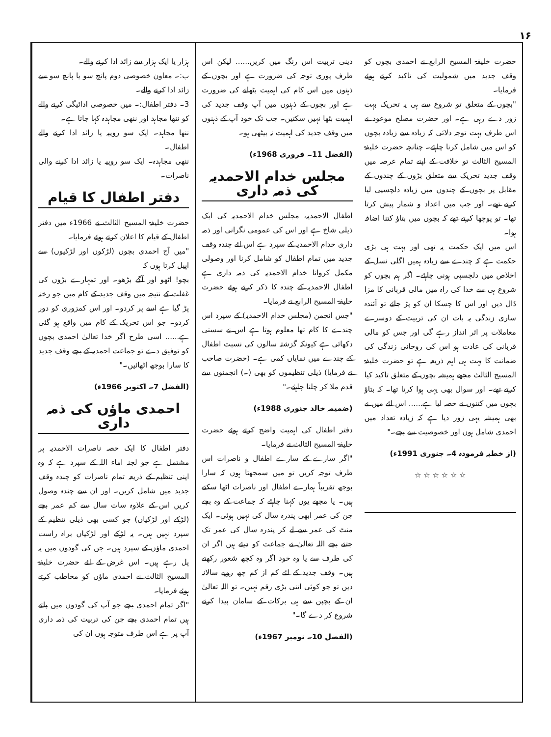۱۶
ہزار یا ایک ہزار سے زائد ادا کرنے والے۔
ب:۔ معاون خصوصی دوم پانچ سو یا پانچ سو سے زائد ادا کرنے والے۔
3۔ دفتر اطفال:۔ میں خصوصی ادائیگی کرنے والے کو ننھا مجاہد اور ننھی مجاہدہ کہا جاتا ہے۔
ننھا مجاہد۔ ایک سو روپیہ یا زائد ادا کرنے والے اطفال۔
ننھی مجاہدہ۔ ایک سو روپیہ یا زائد ادا کرنے والی ناصرات۔
دفتر اطفال کا قیام
حضرت خلیفۃ المسیح الثالث نے 1966ء میں دفتر اطفال کے قیام کا اعلان کرتے ہوئے فرمایا۔
"میں آج احمدی بچوں (لڑکوں اور لڑکیوں) سے اپیل کرتا ہوں کہ
بچو! اٹھو اور آگے بڑھو۔ اور تمہارے بڑوں کی غفلت کے نتیجہ میں وقف جدید کے کام میں جو رخنہ پڑ گیا ہے اسے پر کردو۔ اور اس کمزوری کو دور کردو۔ جو اس تحریک کے کام میں واقع ہو گئی ہے...... اسی طرح اگر خدا تعالیٰ احمدی بچوں کو توفیق دے تو جماعت احمدیہ کے بچے وقف جدید کا سارا بوجھ اٹھائیں۔"
(الفضل 7۔ اکتوبر 1966ء)
احمدی ماؤں کی ذمہ داری
دفتر اطفال کا ایک حصہ ناصرات الاحمدیہ پر مشتمل ہے جو لجنہ اماء اللہ کے سپرد ہے کہ وہ اپنی تنظیم کے ذریعہ تمام ناصرات کو چندہ وقف جدید میں شامل کریں۔ اور ان سے چندہ وصول کریں اس کے علاوہ سات سال سے کم عمر بچے (لڑکے اور لڑکیاں) جو کسی بھی ذیلی تنظیم کے سپرد نہیں ہیں۔ یہ لڑکے اور لڑکیاں براہ راست احمدی ماؤں کے سپرد ہیں۔ جن کی گودوں میں یہ پل رہے ہیں۔ اس غرض کے لئے حضرت خلیفۃ المسیح الثالث نے احمدی ماؤں کو مخاطب کرتے ہوئے فرمایا۔
"اگر تمام احمدی بچے جو آپ کی گودوں میں پلتے ہیں تمام احمدی بچے جن کی تربیت کی ذمہ داری آپ پر ہے اس طرف متوجہ ہوں ان کی
دینی تربیت اس رنگ میں کریں...... لیکن اس طرف پوری توجہ کی ضرورت ہے اور بچوں کے ذہنوں میں اس کام کی اہمیت بٹھانے کی ضرورت ہے اور بچوں کے ذہنوں میں آپ وقف جدید کی اہمیت بٹھا نہیں سکتیں۔ جب تک خود آپ کے ذہنوں میں وقف جدید کی اہمیت نہ بیٹھی ہو۔
(الفضل 11۔ فروری 1968ء)
مجلس خدام الاحمدیہ کی ذمہ داری
اطفال الاحمدیہ، مجلس خدام الاحمدیہ کی ایک ذیلی شاخ ہے اور اس کی عمومی نگرانی اور ذمہ داری خدام الاحمدیہ کے سپرد ہے اس لئے چندہ وقف جدید میں تمام اطفال کو شامل کرنا اور وصولی مکمل کروانا خدام الاحمدیہ کی ذمہ داری ہے اطفال الاحمدیہ کے چندہ کا ذکر کرتے ہوئے حضرت خلیفۃ المسیح الرابع نے فرمایا۔
"جس انجمن (مجلس خدام الاحمدیہ) کے سپرد اس چندے کا کام تھا معلوم ہوتا ہے اس نے سستی دکھائی ہے کیونکہ گزشتہ سالوں کی نسبت اطفال کے چندے میں نمایاں کمی ہے۔ (حضرت صاحب نے فرمایا) ذیلی تنظیموں کو بھی (۔) انجمنوں سے قدم ملا کر چلنا چاہئے۔"
(ضمیمہ خالد جنوری 1988ء)
دفتر اطفال کی اہمیت واضح کرتے ہوئے حضرت خلیفۃ المسیح الثالث نے فرمایا۔
"اگر سارے کے سارے اطفال و ناصرات اس طرف توجہ کریں تو میں سمجھتا ہوں کہ سارا بوجھ تقریباً ہمارے اطفال اور ناصرات اٹھا سکتے ہیں۔ یا مجھے یوں کہنا چاہئے کہ جماعت کے وہ بچے جن کی عمر ابھی پندرہ سال کی نہیں ہوئی۔ ایک منٹ کی عمر سے لے کر پندرہ سال کی عمر تک جتنے بچے اللہ تعالیٰ نے جماعت کو دیئے ہیں اگر ان کی طرف سے یا وہ خود اگر وہ کچھ شعور رکھتے ہیں۔ وقف جدید کے لئے کم از کم چھ روپے سالانہ دیں تو جو کوئی اتنی بڑی رقم نہیں۔ تو اللہ تعالیٰ ان کے بچپن سے ہی برکات کے سامان پیدا کرنے شروع کر دے گا۔"
(الفضل 10۔ نومبر 1967ء)
حضرت خلیفۃ المسیح الرابع نے احمدی بچوں کو وقف جدید میں شمولیت کی تاکید کرتے ہوئے فرمایا۔
"بچوں کے متعلق تو شروع سے ہی یہ تحریک بہت زور دے رہی ہے۔ اور حضرت مصلح موعود نے اس طرف بہت توجہ دلائی کہ زیادہ سے زیادہ بچوں کو اس میں شامل کرنا چاہئے۔ چنانچہ حضرت خلیفۃ المسیح الثالث تو خلافت کے اپنے تمام عرصہ میں وقف جدید تحریک سے متعلق بڑوں کے چندوں کے مقابل پر بچوں کے چندوں میں زیادہ دلچسپی لیا کرتے تھے۔ اور جب میں اعداد و شمار پیش کرتا تھا۔ تو پوچھا کرتے تھے کہ بچوں میں بتاؤ کتنا اضافہ ہوا۔
اس میں ایک حکمت یہ تھی اور بہت ہی بڑی حکمت ہے کہ چندے سے زیادہ ہمیں اگلی نسل کے اخلاص میں دلچسپی ہونی چاہئے۔ اگر ہم بچوں کو شروع ہی سے خدا کی راہ میں مالی قربانی کا مزا ڈال دیں اور اس کا چسکا ان کو پڑ جائے تو آئندہ ساری زندگی یہ بات ان کی تربیت کے دوسرے معاملات پر اثر انداز رہے گی اور جس کو مالی قربانی کی عادت ہو اس کی روحانی زندگی کی ضمانت کا بہت ہی اہم ذریعہ ہے تو حضرت خلیفۃ المسیح الثالث مجھے ہمیشہ بچوں کے متعلق تاکید کیا کرتے تھے۔ اور سوال بھی یہی ہوا کرتا تھا۔ کہ بتاؤ بچوں میں کتنوں نے حصہ لیا ہے...... اس لئے میں نے بھی ہمیشہ یہی زور دیا ہے کہ زیادہ تعداد میں احمدی شامل ہوں اور خصوصیت سے بچے۔"
(از خطبہ فرمودہ 4۔ جنوری 1991ء)
☆ ☆ ☆ ☆ ☆ ☆